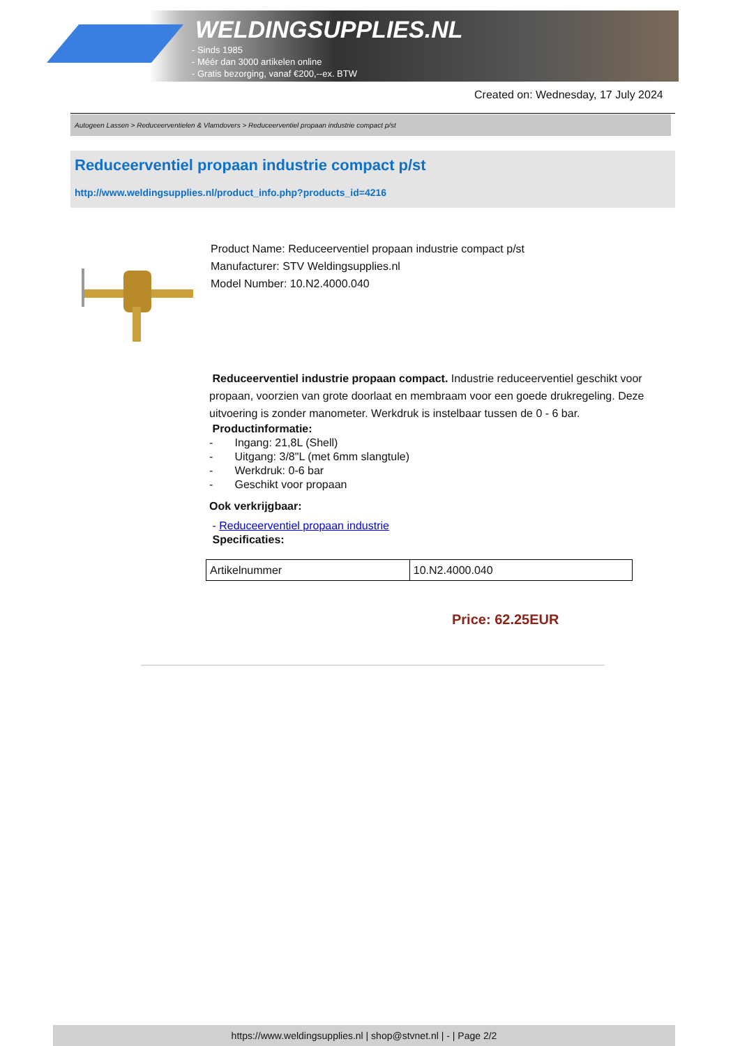WELDINGSUPPLIES.NL
- Sinds 1985
- Méér dan 3000 artikelen online
- Gratis bezorging, vanaf €200,--ex. BTW
Created on: Wednesday, 17 July 2024
Autogeen Lassen > Reduceerventielen & Vlamdovers > Reduceerventiel propaan industrie compact p/st
Reduceerventiel propaan industrie compact p/st
http://www.weldingsupplies.nl/product_info.php?products_id=4216
Product Name: Reduceerventiel propaan industrie compact p/st
Manufacturer: STV Weldingsupplies.nl
Model Number: 10.N2.4000.040
Reduceerventiel industrie propaan compact. Industrie reduceerventiel geschikt voor propaan, voorzien van grote doorlaat en membraam voor een goede drukregeling. Deze uitvoering is zonder manometer. Werkdruk is instelbaar tussen de 0 - 6 bar.
Productinformatie:
- Ingang: 21,8L (Shell)
- Uitgang: 3/8"L (met 6mm slangtule)
- Werkdruk: 0-6 bar
- Geschikt voor propaan
Ook verkrijgbaar:
- Reduceerventiel propaan industrie
Specificaties:
| Artikelnummer | 10.N2.4000.040 |
Price: 62.25EUR
https://www.weldingsupplies.nl | shop@stvnet.nl | - | Page 2/2